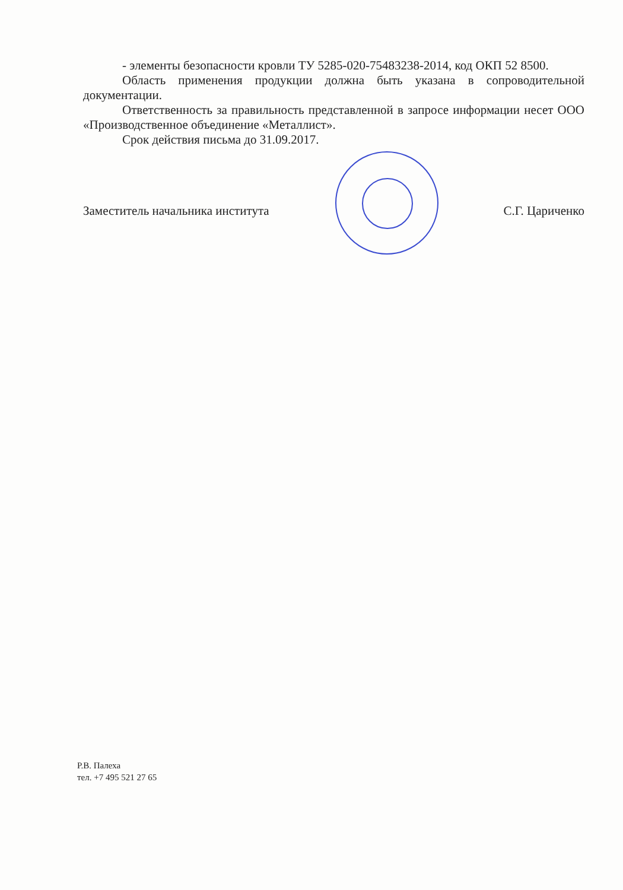- элементы безопасности кровли ТУ 5285-020-75483238-2014, код ОКП 52 8500.
Область применения продукции должна быть указана в сопроводительной документации.
Ответственность за правильность представленной в запросе информации несет ООО «Производственное объединение «Металлист».
Срок действия письма до 31.09.2017.
Заместитель начальника института С.Г. Цариченко
Р.В. Палеха
тел. +7 495 521 27 65